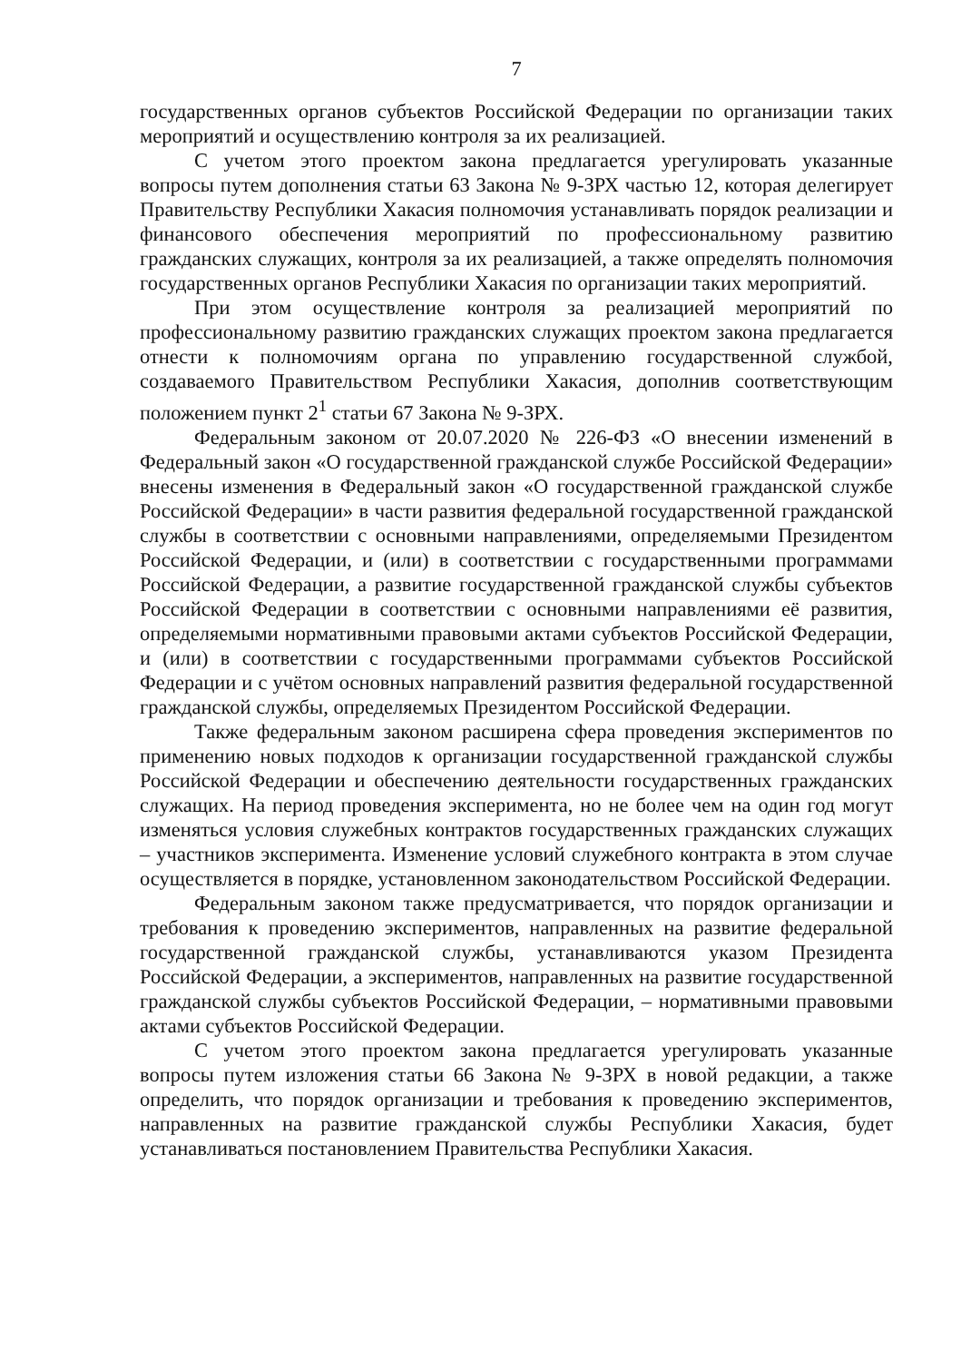7
государственных органов субъектов Российской Федерации по организации таких мероприятий и осуществлению контроля за их реализацией.
С учетом этого проектом закона предлагается урегулировать указанные вопросы путем дополнения статьи 63 Закона № 9-ЗРХ частью 12, которая делегирует Правительству Республики Хакасия полномочия устанавливать порядок реализации и финансового обеспечения мероприятий по профессиональному развитию гражданских служащих, контроля за их реализацией, а также определять полномочия государственных органов Республики Хакасия по организации таких мероприятий.
При этом осуществление контроля за реализацией мероприятий по профессиональному развитию гражданских служащих проектом закона предлагается отнести к полномочиям органа по управлению государственной службой, создаваемого Правительством Республики Хакасия, дополнив соответствующим положением пункт 2<sup>1</sup> статьи 67 Закона № 9-ЗРХ.
Федеральным законом от 20.07.2020 № 226-ФЗ «О внесении изменений в Федеральный закон «О государственной гражданской службе Российской Федерации» внесены изменения в Федеральный закон «О государственной гражданской службе Российской Федерации» в части развития федеральной государственной гражданской службы в соответствии с основными направлениями, определяемыми Президентом Российской Федерации, и (или) в соответствии с государственными программами Российской Федерации, а развитие государственной гражданской службы субъектов Российской Федерации в соответствии с основными направлениями её развития, определяемыми нормативными правовыми актами субъектов Российской Федерации, и (или) в соответствии с государственными программами субъектов Российской Федерации и с учётом основных направлений развития федеральной государственной гражданской службы, определяемых Президентом Российской Федерации.
Также федеральным законом расширена сфера проведения экспериментов по применению новых подходов к организации государственной гражданской службы Российской Федерации и обеспечению деятельности государственных гражданских служащих. На период проведения эксперимента, но не более чем на один год могут изменяться условия служебных контрактов государственных гражданских служащих – участников эксперимента. Изменение условий служебного контракта в этом случае осуществляется в порядке, установленном законодательством Российской Федерации.
Федеральным законом также предусматривается, что порядок организации и требования к проведению экспериментов, направленных на развитие федеральной государственной гражданской службы, устанавливаются указом Президента Российской Федерации, а экспериментов, направленных на развитие государственной гражданской службы субъектов Российской Федерации, – нормативными правовыми актами субъектов Российской Федерации.
С учетом этого проектом закона предлагается урегулировать указанные вопросы путем изложения статьи 66 Закона № 9-ЗРХ в новой редакции, а также определить, что порядок организации и требования к проведению экспериментов, направленных на развитие гражданской службы Республики Хакасия, будет устанавливаться постановлением Правительства Республики Хакасия.